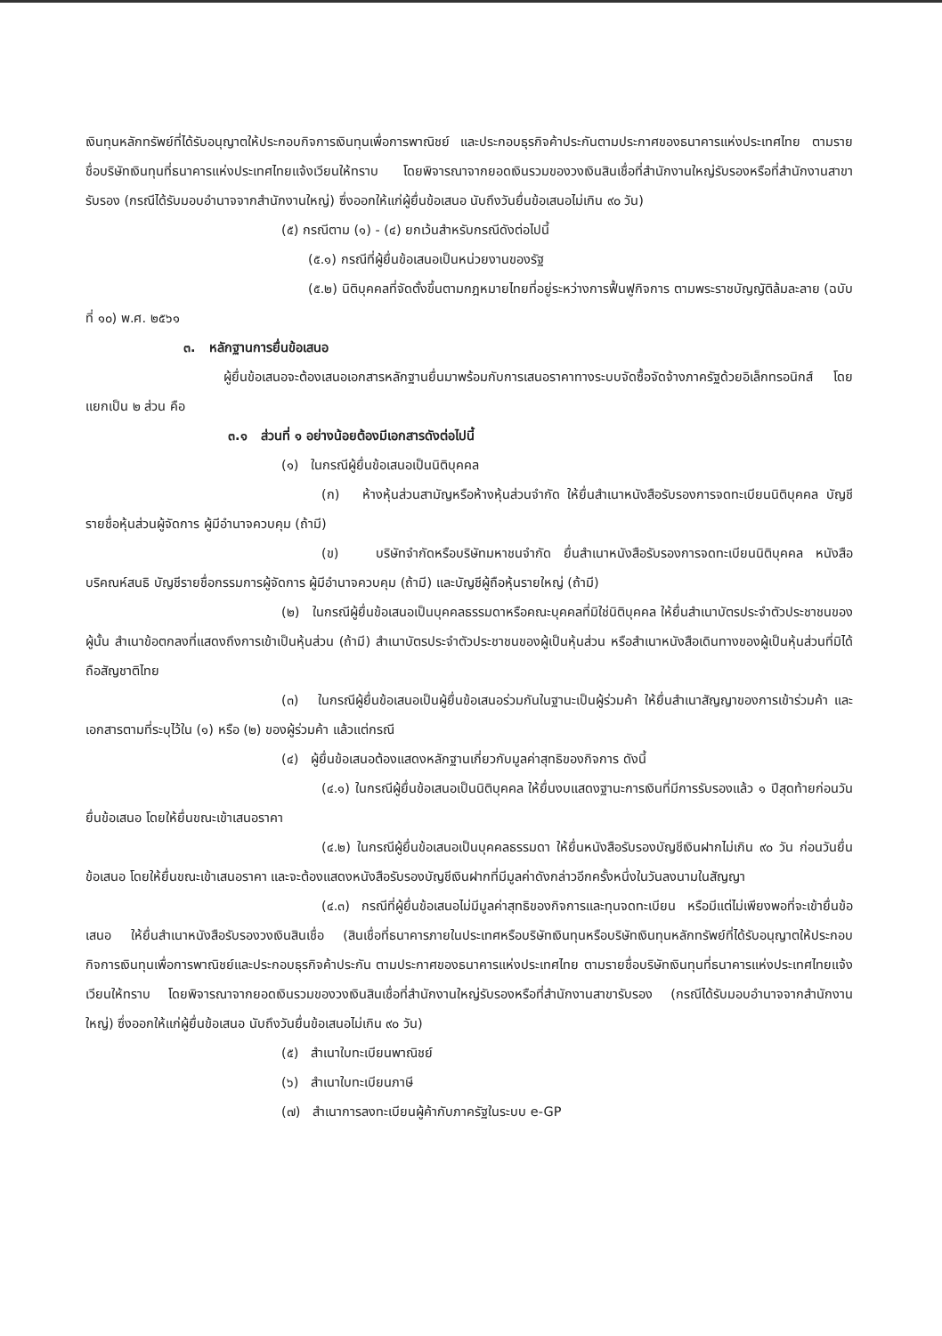เงินทุนหลักทรัพย์ที่ได้รับอนุญาตให้ประกอบกิจการเงินทุนเพื่อการพาณิชย์ และประกอบธุรกิจค้าประกันตามประกาศของธนาคารแห่งประเทศไทย ตามรายชื่อบริษัทเงินทุนที่ธนาคารแห่งประเทศไทยแจ้งเวียนให้ทราบ โดยพิจารณาจากยอดเงินรวมของวงเงินสินเชื่อที่สำนักงานใหญ่รับรองหรือที่สำนักงานสาขารับรอง (กรณีได้รับมอบอำนาจจากสำนักงานใหญ่) ซึ่งออกให้แก่ผู้ยื่นข้อเสนอ นับถึงวันยื่นข้อเสนอไม่เกิน ๙๐ วัน)
(๕) กรณีตาม (๑) - (๔) ยกเว้นสำหรับกรณีดังต่อไปนี้
(๕.๑) กรณีที่ผู้ยื่นข้อเสนอเป็นหน่วยงานของรัฐ
(๕.๒) นิติบุคคลที่จัดตั้งขึ้นตามกฎหมายไทยที่อยู่ระหว่างการฟื้นฟูกิจการ ตามพระราชบัญญัติล้มละลาย (ฉบับที่ ๑๐) พ.ศ. ๒๕๖๑
๓. หลักฐานการยื่นข้อเสนอ
ผู้ยื่นข้อเสนอจะต้องเสนอเอกสารหลักฐานยื่นมาพร้อมกับการเสนอราคาทางระบบจัดซื้อจัดจ้างภาครัฐด้วยอิเล็กทรอนิกส์ โดยแยกเป็น ๒ ส่วน คือ
๓.๑ ส่วนที่ ๑ อย่างน้อยต้องมีเอกสารดังต่อไปนี้
(๑) ในกรณีผู้ยื่นข้อเสนอเป็นนิติบุคคล
(ก) ห้างหุ้นส่วนสามัญหรือห้างหุ้นส่วนจำกัด ให้ยื่นสำเนาหนังสือรับรองการจดทะเบียนนิติบุคคล บัญชีรายชื่อหุ้นส่วนผู้จัดการ ผู้มีอำนาจควบคุม (ถ้ามี)
(ข) บริษัทจำกัดหรือบริษัทมหาชนจำกัด ยื่นสำเนาหนังสือรับรองการจดทะเบียนนิติบุคคล หนังสือบริคณห์สนธิ บัญชีรายชื่อกรรมการผู้จัดการ ผู้มีอำนาจควบคุม (ถ้ามี) และบัญชีผู้ถือหุ้นรายใหญ่ (ถ้ามี)
(๒) ในกรณีผู้ยื่นข้อเสนอเป็นบุคคลธรรมดาหรือคณะบุคคลที่มิใช่นิติบุคคล ให้ยื่นสำเนาบัตรประจำตัวประชาชนของผู้นั้น สำเนาข้อตกลงที่แสดงถึงการเข้าเป็นหุ้นส่วน (ถ้ามี) สำเนาบัตรประจำตัวประชาชนของผู้เป็นหุ้นส่วน หรือสำเนาหนังสือเดินทางของผู้เป็นหุ้นส่วนที่มิได้ถือสัญชาติไทย
(๓) ในกรณีผู้ยื่นข้อเสนอเป็นผู้ยื่นข้อเสนอร่วมกันในฐานะเป็นผู้ร่วมค้า ให้ยื่นสำเนาสัญญาของการเข้าร่วมค้า และเอกสารตามที่ระบุไว้ใน (๑) หรือ (๒) ของผู้ร่วมค้า แล้วแต่กรณี
(๔) ผู้ยื่นข้อเสนอต้องแสดงหลักฐานเกี่ยวกับมูลค่าสุทธิของกิจการ ดังนี้
(๔.๑) ในกรณีผู้ยื่นข้อเสนอเป็นนิติบุคคล ให้ยื่นงบแสดงฐานะการเงินที่มีการรับรองแล้ว ๑ ปีสุดท้ายก่อนวันยื่นข้อเสนอ โดยให้ยื่นขณะเข้าเสนอราคา
(๔.๒) ในกรณีผู้ยื่นข้อเสนอเป็นบุคคลธรรมดา ให้ยื่นหนังสือรับรองบัญชีเงินฝากไม่เกิน ๙๐ วัน ก่อนวันยื่นข้อเสนอ โดยให้ยื่นขณะเข้าเสนอราคา และจะต้องแสดงหนังสือรับรองบัญชีเงินฝากที่มีมูลค่าดังกล่าวอีกครั้งหนึ่งในวันลงนามในสัญญา
(๔.๓) กรณีที่ผู้ยื่นข้อเสนอไม่มีมูลค่าสุทธิของกิจการและทุนจดทะเบียน หรือมีแต่ไม่เพียงพอที่จะเข้ายื่นข้อเสนอ ให้ยื่นสำเนาหนังสือรับรองวงเงินสินเชื่อ (สินเชื่อที่ธนาคารภายในประเทศหรือบริษัทเงินทุนหรือบริษัทเงินทุนหลักทรัพย์ที่ได้รับอนุญาตให้ประกอบกิจการเงินทุนเพื่อการพาณิชย์และประกอบธุรกิจค้าประกัน ตามประกาศของธนาคารแห่งประเทศไทย ตามรายชื่อบริษัทเงินทุนที่ธนาคารแห่งประเทศไทยแจ้งเวียนให้ทราบ โดยพิจารณาจากยอดเงินรวมของวงเงินสินเชื่อที่สำนักงานใหญ่รับรองหรือที่สำนักงานสาขารับรอง (กรณีได้รับมอบอำนาจจากสำนักงานใหญ่) ซึ่งออกให้แก่ผู้ยื่นข้อเสนอ นับถึงวันยื่นข้อเสนอไม่เกิน ๙๐ วัน)
(๕) สำเนาใบทะเบียนพาณิชย์
(๖) สำเนาใบทะเบียนภาษี
(๗) สำเนาการลงทะเบียนผู้ค้ากับภาครัฐในระบบ e-GP